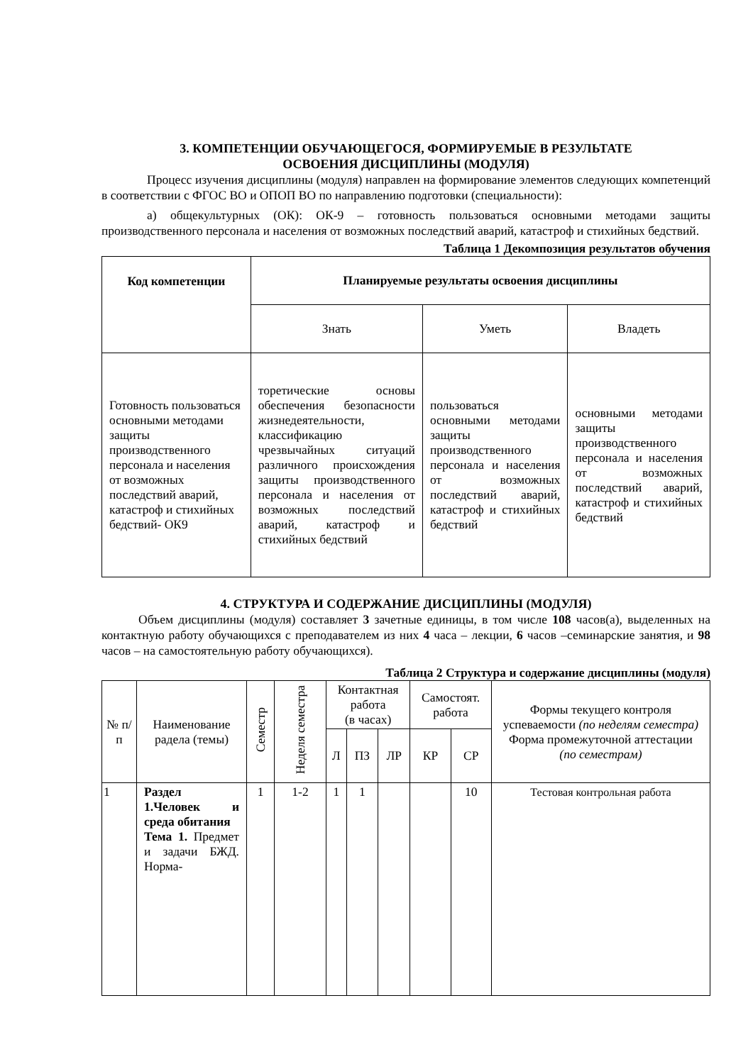3. КОМПЕТЕНЦИИ ОБУЧАЮЩЕГОСЯ, ФОРМИРУЕМЫЕ В РЕЗУЛЬТАТЕ
ОСВОЕНИЯ ДИСЦИПЛИНЫ (МОДУЛЯ)
Процесс изучения дисциплины (модуля) направлен на формирование элементов следующих компетенций в соответствии с ФГОС ВО и ОПОП ВО по направлению подготовки (специальности):
а) общекультурных (ОК): ОК-9 – готовность пользоваться основными методами защиты производственного персонала и населения от возможных последствий аварий, катастроф и стихийных бедствий.
Таблица 1 Декомпозиция результатов обучения
| Код компетенции | Планируемые результаты освоения дисциплины | | |
| --- | --- | --- | --- |
| | Знать | Уметь | Владеть |
| Готовность пользоваться основными методами защиты производственного персонала и населения от возможных последствий аварий, катастроф и стихийных бедствий- ОК9 | торетические основы обеспечения безопасности жизнедеятельности, классификацию чрезвычайных ситуаций различного происхождения защиты производственного персонала и населения от возможных последствий аварий, катастроф и стихийных бедствий | пользоваться основными методами защиты производственного персонала и населения от возможных последствий аварий, катастроф и стихийных бедствий | основными методами защиты производственного персонала и населения от возможных последствий аварий, катастроф и стихийных бедствий |
4. СТРУКТУРА И СОДЕРЖАНИЕ ДИСЦИПЛИНЫ (МОДУЛЯ)
Объем дисциплины (модуля) составляет 3 зачетные единицы, в том числе 108 часов(а), выделенных на контактную работу обучающихся с преподавателем из них 4 часа – лекции, 6 часов –семинарские занятия, и 98 часов – на самостоятельную работу обучающихся).
Таблица 2 Структура и содержание дисциплины (модуля)
| № п/п | Наименование радела (темы) | Семестр | Неделя семестра | Контактная работа (в часах) | | | Самостоят. работа | | Формы текущего контроля успеваемости (по неделям семестра) Форма промежуточной аттестации (по семестрам) |
| --- | --- | --- | --- | --- | --- | --- | --- | --- | --- |
| | | | | Л | ПЗ | ЛР | КР | СР | |
| 1 | Раздел 1.Человек и среда обитания Тема 1. Предмет и задачи БЖД. Норма- | 1 | 1-2 | 1 | 1 | | | 10 | Тестовая контрольная работа |